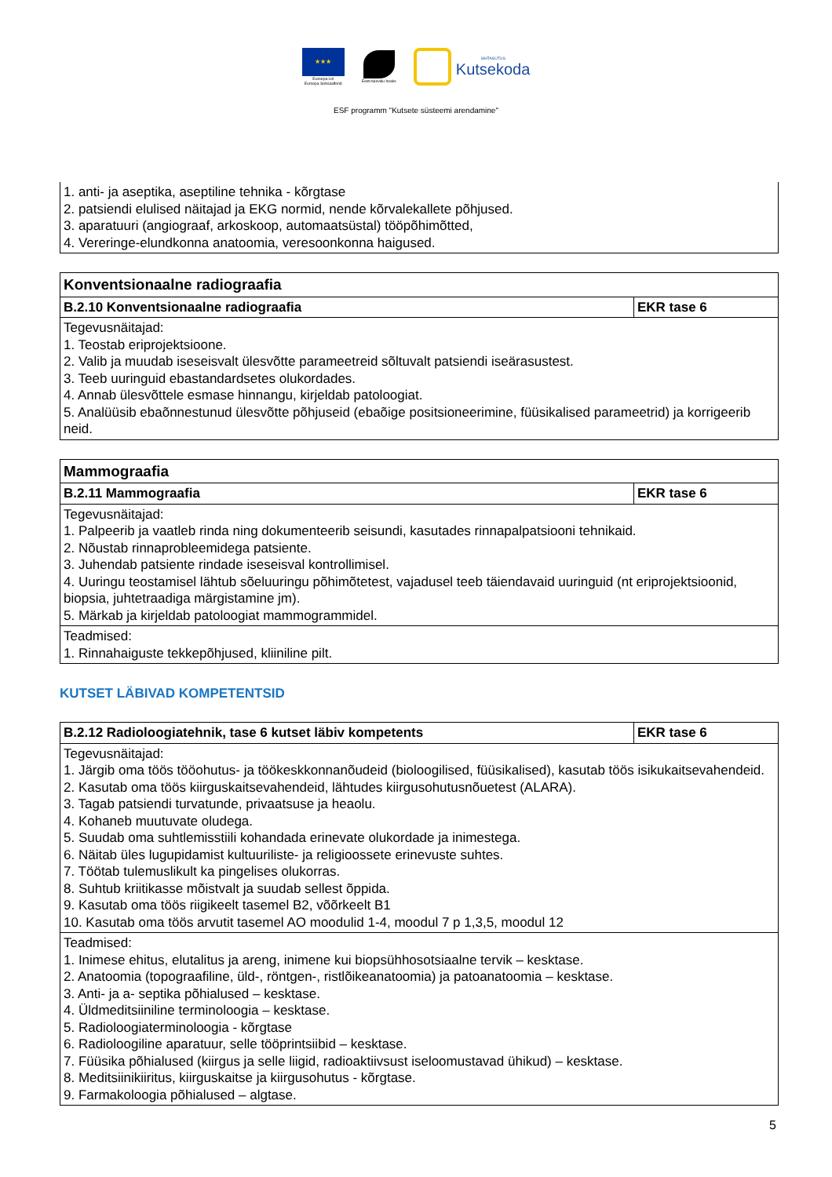★★★
Euroopa Liit
Euroopa Sotsiaalfond
Eesti tuleviku heaks
SIHTASUTUS
Kutsekoda
ESF programm "Kutsete süsteemi arendamine"
| 1. anti- ja aseptika, aseptiline tehnika - kõrgtase 2. patsiendi elulised näitajad ja EKG normid, nende kõrvalekallete põhjused. 3. aparatuuri (angiograaf, arkoskoop, automaatsüstal) tööpõhimõtted, 4. Vereringe-elundkonna anatoomia, veresoonkonna haigused. |
| Konventsionaalne radiograafia | |
| B.2.10 Konventsionaalne radiograafia | EKR tase 6 |
| Tegevusnäitajad: 1. Teostab eriprojektsioone. 2. Valib ja muudab iseseisvalt ülesvõtte parameetreid sõltuvalt patsiendi iseärasustest. 3. Teeb uuringuid ebastandardsetes olukordades. 4. Annab ülesvõttele esmase hinnangu, kirjeldab patoloogiat. 5. Analüüsib ebaõnnestunud ülesvõtte põhjuseid (ebaõige positsioneerimine, füüsikalised parameetrid) ja korrigeerib neid. | |
| Mammograafia | |
| B.2.11 Mammograafia | EKR tase 6 |
| Tegevusnäitajad: 1. Palpeerib ja vaatleb rinda ning dokumenteerib seisundi, kasutades rinnapalpatsiooni tehnikaid. 2. Nõustab rinnaprobleemidega patsiente. 3. Juhendab patsiente rindade iseseisval kontrollimisel. 4. Uuringu teostamisel lähtub sõeluuringu põhimõtetest, vajadusel teeb täiendavaid uuringuid (nt eriprojektsioonid, biopsia, juhtetraadiga märgistamine jm). 5. Märkab ja kirjeldab patoloogiat mammogrammidel. | |
| Teadmised: 1. Rinnahaiguste tekkepõhjused, kliiniline pilt. | |
KUTSET LÄBIVAD KOMPETENTSID
| B.2.12 Radioloogiatehnik, tase 6 kutset läbiv kompetents | EKR tase 6 |
| Tegevusnäitajad: 1. Järgib oma töös tööohutus- ja töökeskkonnanõudeid (bioloogilised, füüsikalised), kasutab töös isikukaitsevahendeid. 2. Kasutab oma töös kiirguskaitsevahendeid, lähtudes kiirgusohutusnõuetest (ALARA). 3. Tagab patsiendi turvatunde, privaatsuse ja heaolu. 4. Kohaneb muutuvate oludega. 5. Suudab oma suhtlemisstiili kohandada erinevate olukordade ja inimestega. 6. Näitab üles lugupidamist kultuuriliste- ja religioossete erinevuste suhtes. 7. Töötab tulemuslikult ka pingelises olukorras. 8. Suhtub kriitikasse mõistvalt ja suudab sellest õppida. 9. Kasutab oma töös riigikeelt tasemel B2, võõrkeelt B1 10. Kasutab oma töös arvutit tasemel AO moodulid 1-4, moodul 7 p 1,3,5, moodul 12 | |
| Teadmised: 1. Inimese ehitus, elutalitus ja areng, inimene kui biopsühhosotsiaalne tervik – kesktase. 2. Anatoomia (topograafiline, üld-, röntgen-, ristlõikeanatoomia) ja patoanatoomia – kesktase. 3. Anti- ja a- septika põhialused – kesktase. 4. Üldmeditsiiniline terminoloogia – kesktase. 5. Radioloogiaterminoloogia - kõrgtase 6. Radioloogiline aparatuur, selle tööprintsiibid – kesktase. 7. Füüsika põhialused (kiirgus ja selle liigid, radioaktiivsust iseloomustavad ühikud) – kesktase. 8. Meditsiinikiiritus, kiirguskaitse ja kiirgusohutus - kõrgtase. 9. Farmakoloogia põhialused – algtase. | |
5